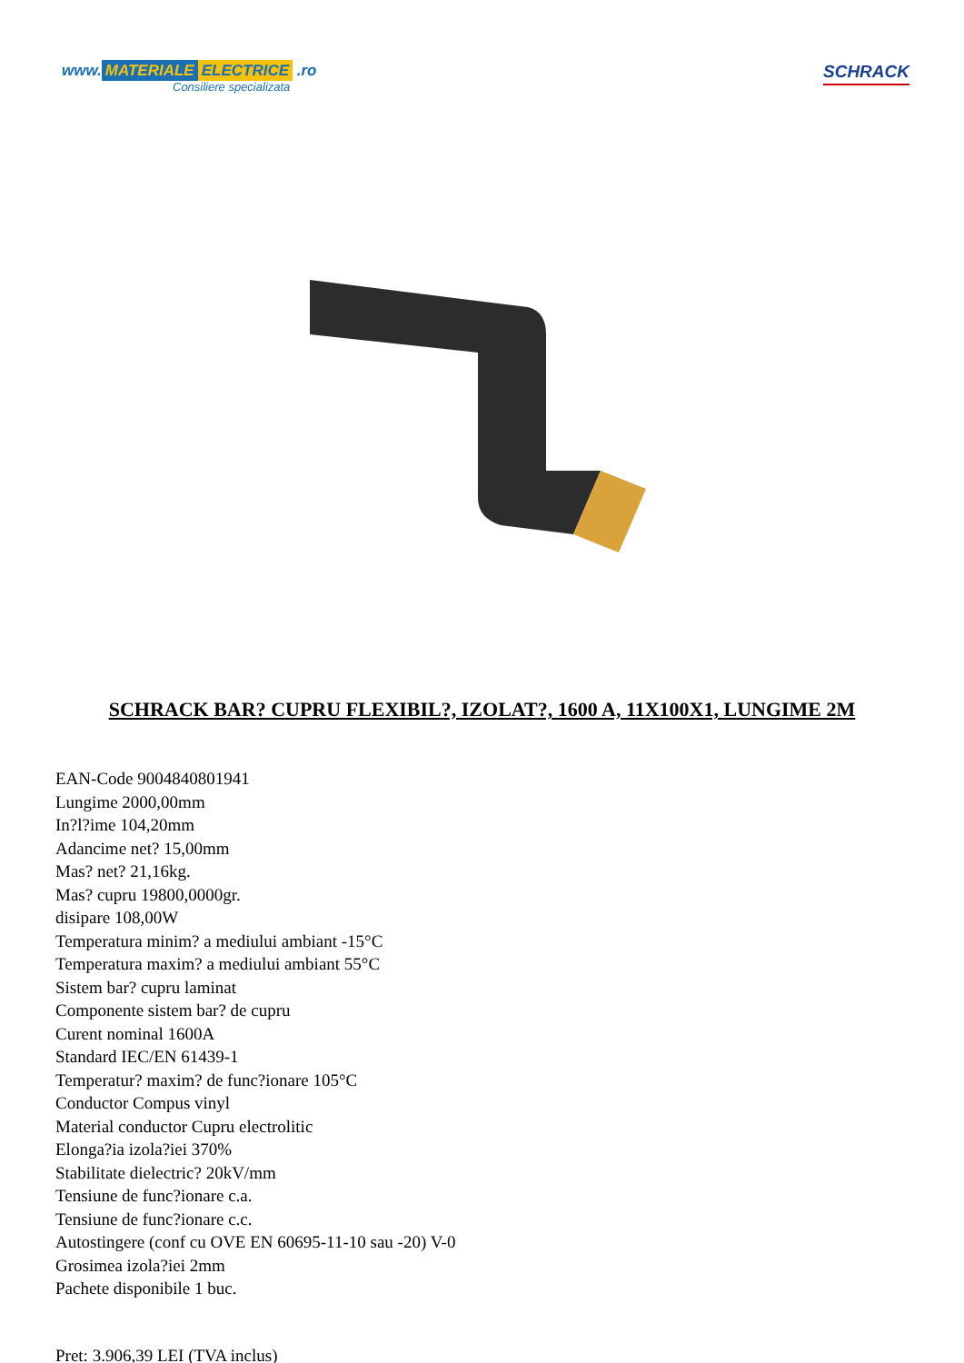www. MATERIALE ELECTRICE .ro
Consiliere specializata
SCHRACK
SCHRACK BAR? CUPRU FLEXIBIL?, IZOLAT?, 1600 A, 11X100X1, LUNGIME 2M
EAN-Code 9004840801941
Lungime 2000,00mm
In?l?ime 104,20mm
Adancime net? 15,00mm
Mas? net? 21,16kg.
Mas? cupru 19800,0000gr.
disipare 108,00W
Temperatura minim? a mediului ambiant -15°C
Temperatura maxim? a mediului ambiant 55°C
Sistem bar? cupru laminat
Componente sistem bar? de cupru
Curent nominal 1600A
Standard IEC/EN 61439-1
Temperatur? maxim? de func?ionare 105°C
Conductor Compus vinyl
Material conductor Cupru electrolitic
Elonga?ia izola?iei 370%
Stabilitate dielectric? 20kV/mm
Tensiune de func?ionare c.a.
Tensiune de func?ionare c.c.
Autostingere (conf cu OVE EN 60695-11-10 sau -20) V-0
Grosimea izola?iei 2mm
Pachete disponibile 1 buc.
Pret: 3.906,39 LEI (TVA inclus)